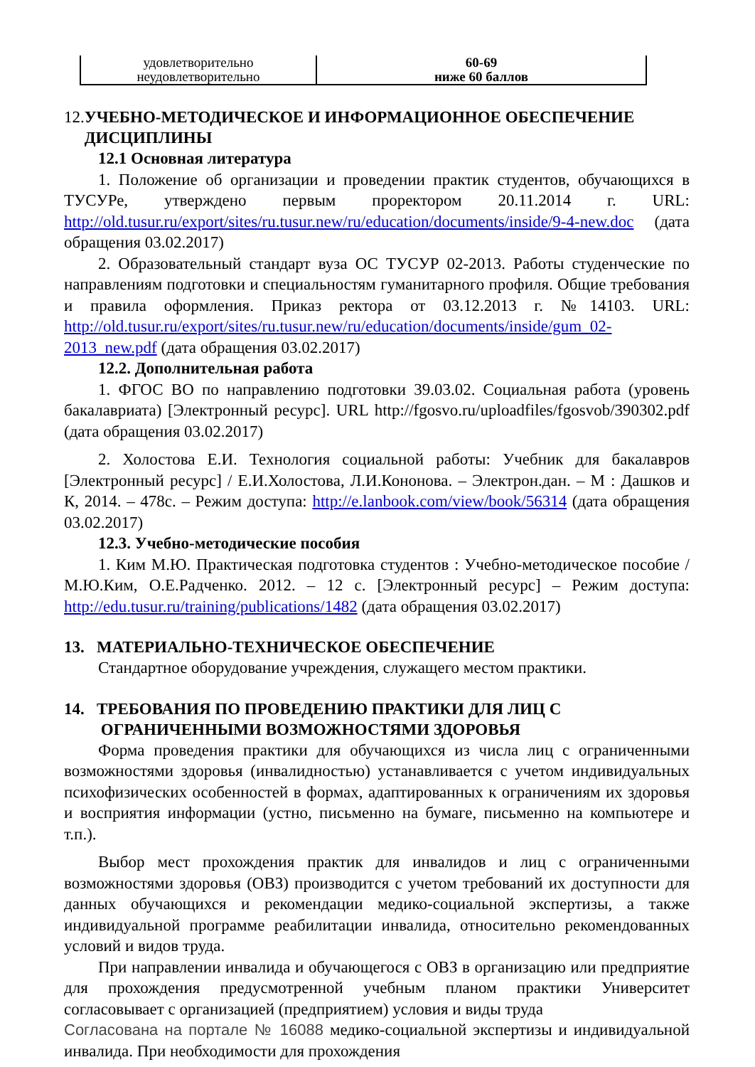| удовлетворительно неудовлетворительно | 60-69 ниже 60 баллов |
12.УЧЕБНО-МЕТОДИЧЕСКОЕ И ИНФОРМАЦИОННОЕ ОБЕСПЕЧЕНИЕ
ДИСЦИПЛИНЫ
12.1 Основная литература
1. Положение об организации и проведении практик студентов, обучающихся в ТУСУРе, утверждено первым проректором 20.11.2014 г. URL: http://old.tusur.ru/export/sites/ru.tusur.new/ru/education/documents/inside/9-4-new.doc (дата обращения 03.02.2017)
2. Образовательный стандарт вуза ОС ТУСУР 02-2013. Работы студенческие по направлениям подготовки и специальностям гуманитарного профиля. Общие требования и правила оформления. Приказ ректора от 03.12.2013 г. №14103. URL: http://old.tusur.ru/export/sites/ru.tusur.new/ru/education/documents/inside/gum_02-2013_new.pdf (дата обращения 03.02.2017)
12.2. Дополнительная работа
1. ФГОС ВО по направлению подготовки 39.03.02. Социальная работа (уровень бакалавриата) [Электронный ресурс]. URL http://fgosvo.ru/uploadfiles/fgosvob/390302.pdf (дата обращения 03.02.2017)
2. Холостова Е.И. Технология социальной работы: Учебник для бакалавров [Электронный ресурс] / Е.И.Холостова, Л.И.Кононова. – Электрон.дан. – М : Дашков и К, 2014. – 478с. – Режим доступа: http://e.lanbook.com/view/book/56314 (дата обращения 03.02.2017)
12.3. Учебно-методические пособия
1. Ким М.Ю. Практическая подготовка студентов : Учебно-методическое пособие / М.Ю.Ким, О.Е.Радченко. 2012. – 12 с. [Электронный ресурс] – Режим доступа: http://edu.tusur.ru/training/publications/1482 (дата обращения 03.02.2017)
13. МАТЕРИАЛЬНО-ТЕХНИЧЕСКОЕ ОБЕСПЕЧЕНИЕ
Стандартное оборудование учреждения, служащего местом практики.
14. ТРЕБОВАНИЯ ПО ПРОВЕДЕНИЮ ПРАКТИКИ ДЛЯ ЛИЦ С
ОГРАНИЧЕННЫМИ ВОЗМОЖНОСТЯМИ ЗДОРОВЬЯ
Форма проведения практики для обучающихся из числа лиц с ограниченными возможностями здоровья (инвалидностью) устанавливается с учетом индивидуальных психофизических особенностей в формах, адаптированных к ограничениям их здоровья и восприятия информации (устно, письменно на бумаге, письменно на компьютере и т.п.).
Выбор мест прохождения практик для инвалидов и лиц с ограниченными возможностями здоровья (ОВЗ) производится с учетом требований их доступности для данных обучающихся и рекомендации медико-социальной экспертизы, а также индивидуальной программе реабилитации инвалида, относительно рекомендованных условий и видов труда.
При направлении инвалида и обучающегося с ОВЗ в организацию или предприятие для прохождения предусмотренной учебным планом практики Университет согласовывает с организацией (предприятием) условия и виды труда
Согласована на портале № 16088 медико-социальной экспертизы и индивидуальной инвалида. При необходимости для прохождения